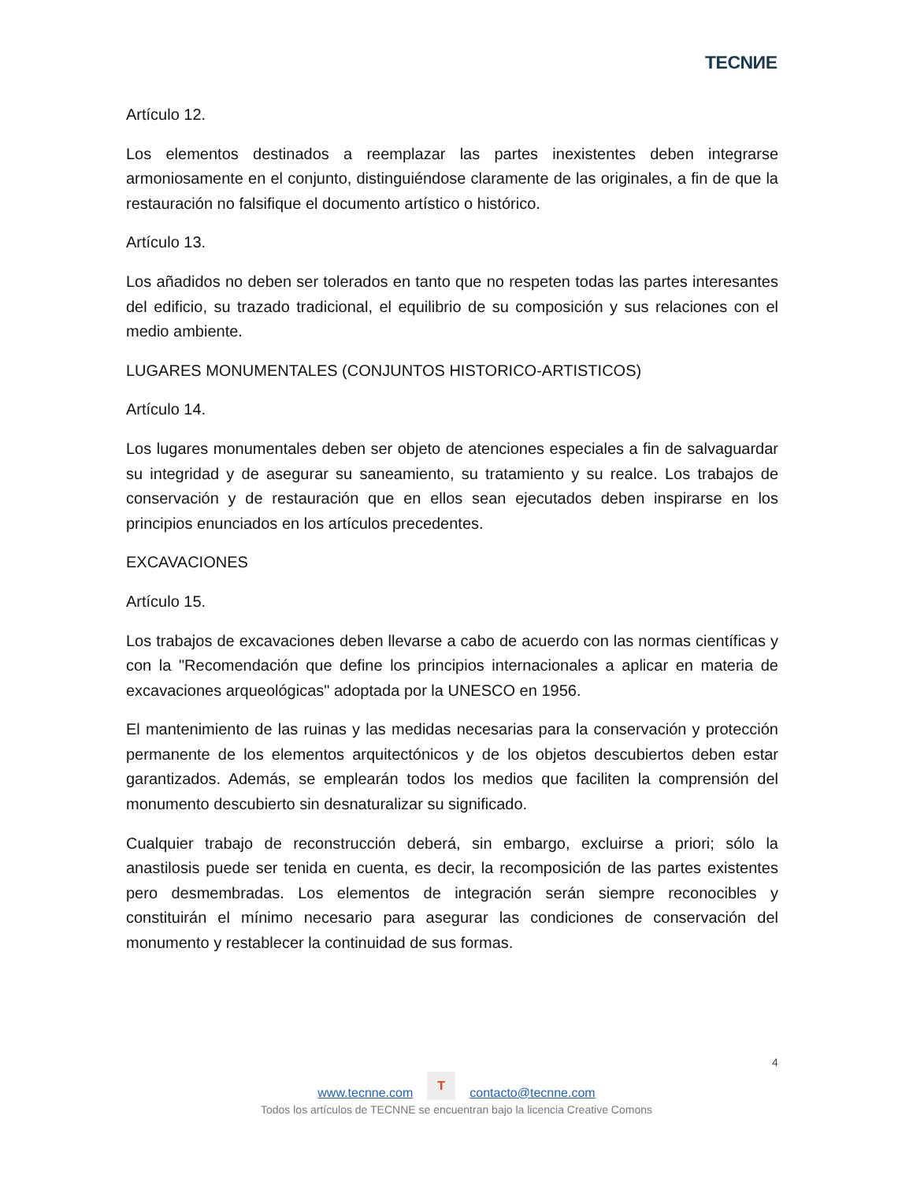TECNИE
Artículo 12.
Los elementos destinados a reemplazar las partes inexistentes deben integrarse armoniosamente en el conjunto, distinguiéndose claramente de las originales, a fin de que la restauración no falsifique el documento artístico o histórico.
Artículo 13.
Los añadidos no deben ser tolerados en tanto que no respeten todas las partes interesantes del edificio, su trazado tradicional, el equilibrio de su composición y sus relaciones con el medio ambiente.
LUGARES MONUMENTALES (CONJUNTOS HISTORICO-ARTISTICOS)
Artículo 14.
Los lugares monumentales deben ser objeto de atenciones especiales a fin de salvaguardar su integridad y de asegurar su saneamiento, su tratamiento y su realce. Los trabajos de conservación y de restauración que en ellos sean ejecutados deben inspirarse en los principios enunciados en los artículos precedentes.
EXCAVACIONES
Artículo 15.
Los trabajos de excavaciones deben llevarse a cabo de acuerdo con las normas científicas y con la "Recomendación que define los principios internacionales a aplicar en materia de excavaciones arqueológicas" adoptada por la UNESCO en 1956.
El mantenimiento de las ruinas y las medidas necesarias para la conservación y protección permanente de los elementos arquitectónicos y de los objetos descubiertos deben estar garantizados. Además, se emplearán todos los medios que faciliten la comprensión del monumento descubierto sin desnaturalizar su significado.
Cualquier trabajo de reconstrucción deberá, sin embargo, excluirse a priori; sólo la anastilosis puede ser tenida en cuenta, es decir, la recomposición de las partes existentes pero desmembradas. Los elementos de integración serán siempre reconocibles y constituirán el mínimo necesario para asegurar las condiciones de conservación del monumento y restablecer la continuidad de sus formas.
4
www.tecnne.com T contacto@tecnne.com
Todos los artículos de TECNNE se encuentran bajo la licencia Creative Comons